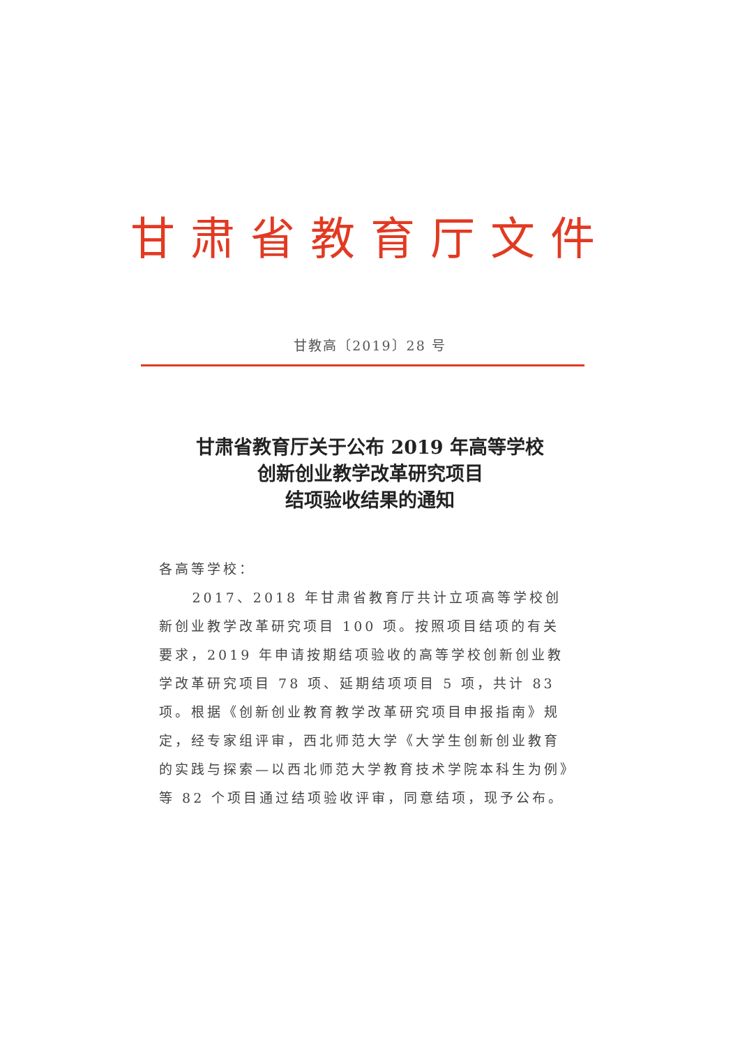甘肃省教育厅文件
甘教高〔2019〕28 号
甘肃省教育厅关于公布 2019 年高等学校
创新创业教学改革研究项目
结项验收结果的通知
各高等学校：
2017、2018 年甘肃省教育厅共计立项高等学校创新创业教学改革研究项目 100 项。按照项目结项的有关要求，2019 年申请按期结项验收的高等学校创新创业教学改革研究项目 78 项、延期结项项目 5 项，共计 83 项。根据《创新创业教育教学改革研究项目申报指南》规定，经专家组评审，西北师范大学《大学生创新创业教育的实践与探索—以西北师范大学教育技术学院本科生为例》等 82 个项目通过结项验收评审，同意结项，现予公布。